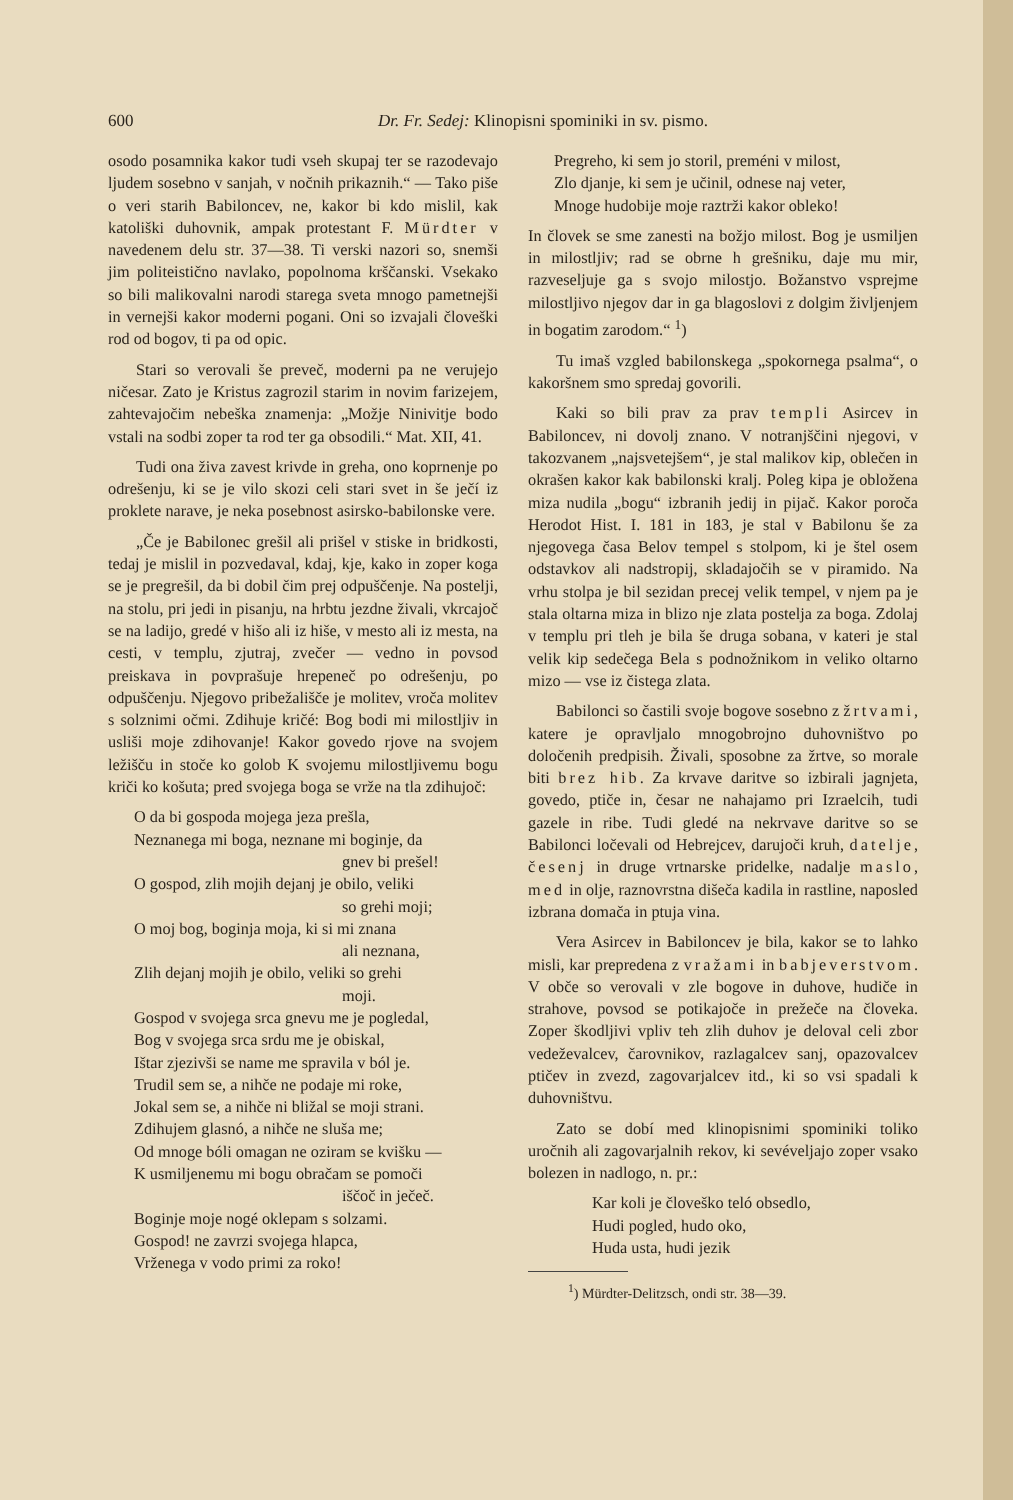600 Dr. Fr. Sedej: Klinopisni spominiki in sv. pismo.
osodo posamnika kakor tudi vseh skupaj ter se razodevajo ljudem sosebno v sanjah, v nočnih prikaznih.“ — Tako piše o veri starih Babiloncev, ne, kakor bi kdo mislil, kak katoliški duhovnik, ampak protestant F. Mürdter v navedenem delu str. 37—38. Ti verski nazori so, snemši jim politeistično navlako, popolnoma krščanski. Vsekako so bili malikovalni narodi starega sveta mnogo pametnejši in vernejši kakor moderni pogani. Oni so izvajali človeški rod od bogov, ti pa od opic.
Stari so verovali še preveč, moderni pa ne verujejo ničesar. Zato je Kristus zagrozil starim in novim farizejem, zahtevajočim nebeška znamenja: „Možje Ninivitje bodo vstali na sodbi zoper ta rod ter ga obsodili.“ Mat. XII, 41.
Tudi ona živa zavest krivde in greha, ono koprnenje po odrešenju, ki se je vilo skozi celi stari svet in še ječí iz proklete narave, je neka posebnost asirsko-babilonske vere.
„Če je Babilonec grešil ali prišel v stiske in bridkosti, tedaj je mislil in pozvedaval, kdaj, kje, kako in zoper koga se je pregrešil, da bi dobil čim prej odpuščenje. Na postelji, na stolu, pri jedi in pisanju, na hrbtu jezdne živali, vkrcajoč se na ladijo, gredé v hišo ali iz hiše, v mesto ali iz mesta, na cesti, v templu, zjutraj, zvečer — vedno in povsod preiskava in povprašuje hrepeneč po odrešenju, po odpuščenju. Njegovo pribežališče je molitev, vroča molitev s solznimi očmi. Zdihuje kričé: Bog bodi mi milostljiv in usliši moje zdihovanje! Kakor govedo rjove na svojem ležišču in stoče ko golob K svojemu milostljivemu bogu kriči ko košuta; pred svojega boga se vrže na tla zdihujoč:
O da bi gospoda mojega jeza prešla,
Neznanega mi boga, neznane mi boginje, da
gnev bi prešel!
O gospod, zlih mojih dejanj je obilo, veliki
so grehi moji;
O moj bog, boginja moja, ki si mi znana
ali neznana,
Zlih dejanj mojih je obilo, veliki so grehi
moji.
Gospod v svojega srca gnevu me je pogledal,
Bog v svojega srca srdu me je obiskal,
Ištar zjezivši se name me spravila v ból je.
Trudil sem se, a nihče ne podaje mi roke,
Jokal sem se, a nihče ni bližal se moji strani.
Zdihujem glasnó, a nihče ne sluša me;
Od mnoge bóli omagan ne oziram se kvišku —
K usmiljenemu mi bogu obračam se pomoči
iščoč in ječeč.
Boginje moje nogé oklepam s solzami.
Gospod! ne zavrzi svojega hlapca,
Vrženega v vodo primi za roko!
Pregreho, ki sem jo storil, preméni v milost,
Zlo djanje, ki sem je učinil, odnese naj veter,
Mnoge hudobije moje raztrži kakor obleko!
In človek se sme zanesti na božjo milost. Bog je usmiljen in milostljiv; rad se obrne h grešniku, daje mu mir, razveseljuje ga s svojo milostjo. Božanstvo vsprejme milostljivo njegov dar in ga blagoslovi z dolgim življenjem in bogatim zarodom.“ <sup>1</sup>)
Tu imaš vzgled babilonskega „spokornega psalma“, o kakoršnem smo spredaj govorili.
Kaki so bili prav za prav templi Asircev in Babiloncev, ni dovolj znano. V notranjščini njegovi, v takozvanem „najsvetejšem“, je stal malikov kip, oblečen in okrašen kakor kak babilonski kralj. Poleg kipa je obložena miza nudila „bogu“ izbranih jedij in pijač. Kakor poroča Herodot Hist. I. 181 in 183, je stal v Babilonu še za njegovega časa Belov tempel s stolpom, ki je štel osem odstavkov ali nadstropij, skladajočih se v piramido. Na vrhu stolpa je bil sezidan precej velik tempel, v njem pa je stala oltarna miza in blizo nje zlata postelja za boga. Zdolaj v templu pri tleh je bila še druga sobana, v kateri je stal velik kip sedečega Bela s podnožnikom in veliko oltarno mizo — vse iz čistega zlata.
Babilonci so častili svoje bogove sosebno z žrtvami, katere je opravljalo mnogobrojno duhovništvo po določenih predpisih. Živali, sposobne za žrtve, so morale biti brez hib. Za krvave daritve so izbirali jagnjeta, govedo, ptiče in, česar ne nahajamo pri Izraelcih, tudi gazele in ribe. Tudi gledé na nekrvave daritve so se Babilonci ločevali od Hebrejcev, darujoči kruh, datelje, česenj in druge vrtnarske pridelke, nadalje maslo, med in olje, raznovrstna dišeča kadila in rastline, naposled izbrana domača in ptuja vina.
Vera Asircev in Babiloncev je bila, kakor se to lahko misli, kar prepredena z vražami in babjeverstvom. V obče so verovali v zle bogove in duhove, hudiče in strahove, povsod se potikajoče in prežeče na človeka. Zoper škodljivi vpliv teh zlih duhov je deloval celi zbor vedeževalcev, čarovnikov, razlagalcev sanj, opazovalcev ptičev in zvezd, zagovarjalcev itd., ki so vsi spadali k duhovništvu.
Zato se dobí med klinopisnimi spominiki toliko uročnih ali zagovarjalnih rekov, ki sevéveljajo zoper vsako bolezen in nadlogo, n. pr.:
Kar koli je človeško teló obsedlo,
Hudi pogled, hudo oko,
Huda usta, hudi jezik
<sup>1</sup>) Mürdter-Delitzsch, ondi str. 38—39.